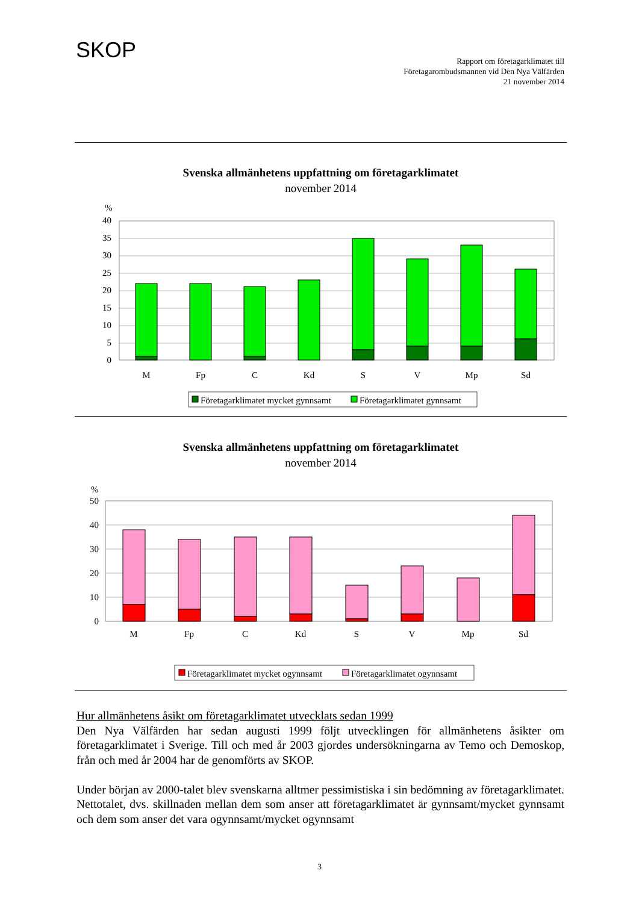SKOP
Rapport om företagarklimatet till
Företagarombudsmannen vid Den Nya Välfärden
21 november 2014
Svenska allmänhetens uppfattning om företagarklimatet
november 2014
%
40
35
30
25
20
15
10
5
0
M
Fp
C
Kd
S
V
Mp
Sd
Företagarklimatet mycket gynnsamt
Företagarklimatet gynnsamt
Svenska allmänhetens uppfattning om företagarklimatet
november 2014
%
50
40
30
20
10
0
M
Fp
C
Kd
S
V
Mp
Sd
Företagarklimatet mycket ogynnsamt
Företagarklimatet ogynnsamt
Hur allmänhetens åsikt om företagarklimatet utvecklats sedan 1999
Den Nya Välfärden har sedan augusti 1999 följt utvecklingen för allmänhetens åsikter om företagarklimatet i Sverige. Till och med år 2003 gjordes undersökningarna av Temo och Demoskop, från och med år 2004 har de genomförts av SKOP.
Under början av 2000-talet blev svenskarna alltmer pessimistiska i sin bedömning av företagarklimatet. Nettotalet, dvs. skillnaden mellan dem som anser att företagarklimatet är gynnsamt/mycket gynnsamt och dem som anser det vara ogynnsamt/mycket ogynnsamt
3